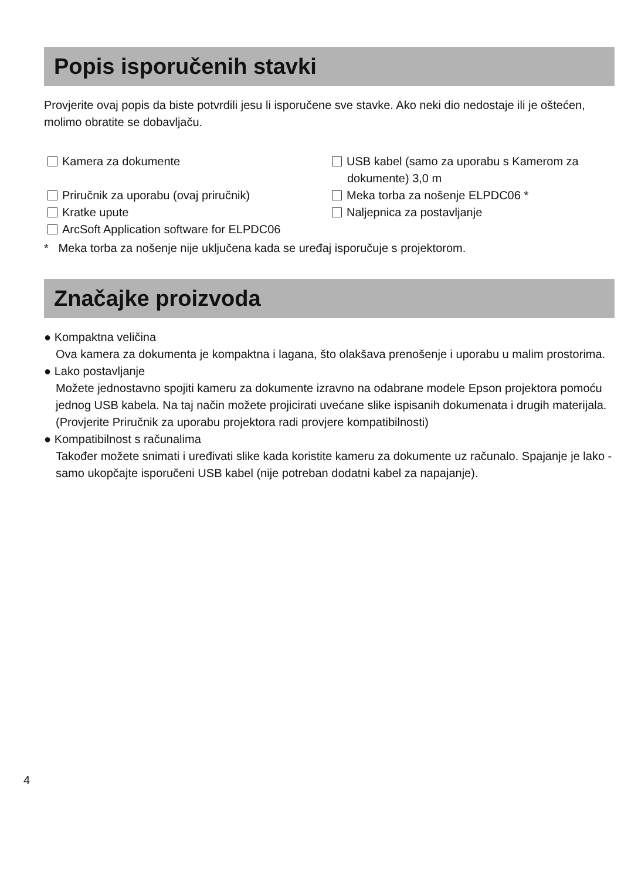Popis isporučenih stavki
Provjerite ovaj popis da biste potvrdili jesu li isporučene sve stavke. Ako neki dio nedostaje ili je oštećen, molimo obratite se dobavljaču.
Kamera za dokumente
USB kabel (samo za uporabu s Kamerom za dokumente) 3,0 m
Priručnik za uporabu (ovaj priručnik)
Meka torba za nošenje ELPDC06 *
Kratke upute
Naljepnica za postavljanje
ArcSoft Application software for ELPDC06
* Meka torba za nošenje nije uključena kada se uređaj isporučuje s projektorom.
Značajke proizvoda
● Kompaktna veličina
Ova kamera za dokumenta je kompaktna i lagana, što olakšava prenošenje i uporabu u malim prostorima.
● Lako postavljanje
Možete jednostavno spojiti kameru za dokumente izravno na odabrane modele Epson projektora pomoću jednog USB kabela. Na taj način možete projicirati uvećane slike ispisanih dokumenata i drugih materijala. (Provjerite Priručnik za uporabu projektora radi provjere kompatibilnosti)
● Kompatibilnost s računalima
Također možete snimati i uređivati slike kada koristite kameru za dokumente uz računalo. Spajanje je lako - samo ukopčajte isporučeni USB kabel (nije potreban dodatni kabel za napajanje).
4